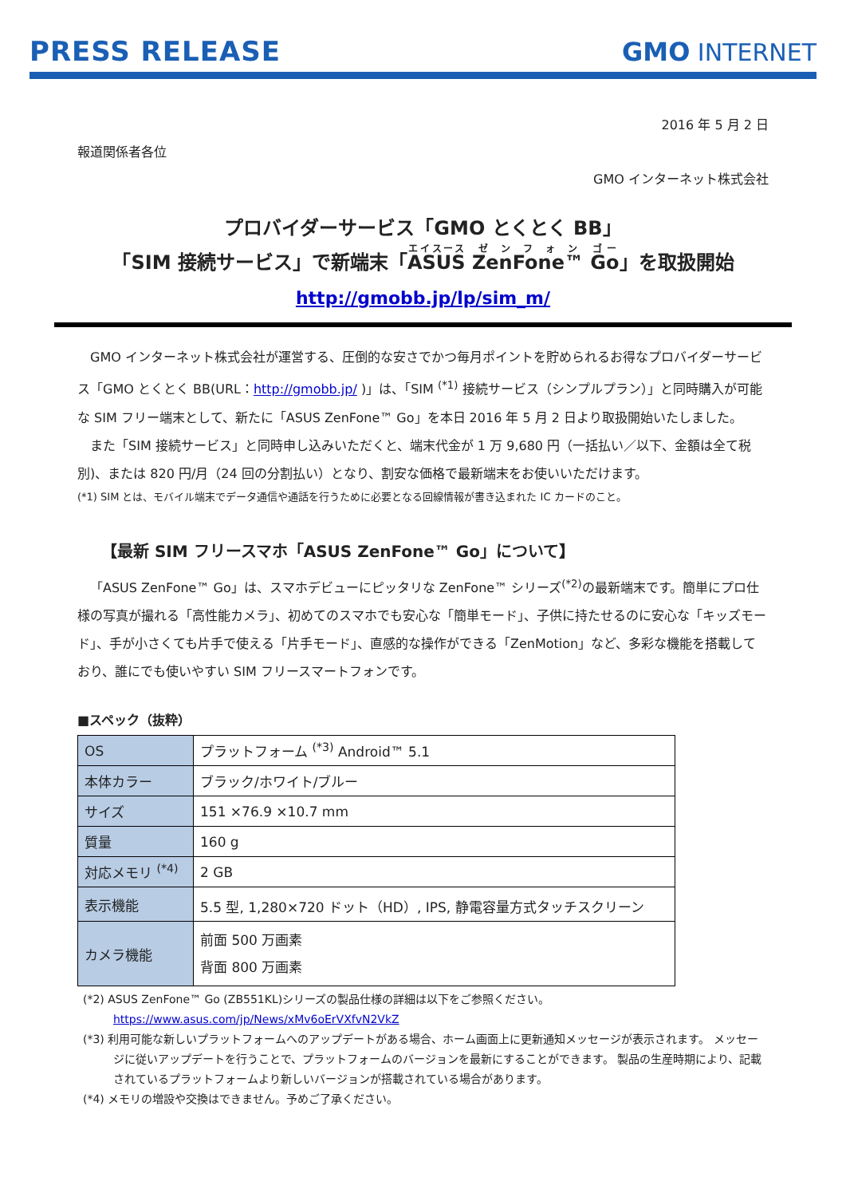PRESS RELEASE GMO INTERNET
2016 年 5 月 2 日
報道関係者各位
GMO インターネット株式会社
プロバイダーサービス「GMO とくとく BB」
「SIM 接続サービス」で新端末「ASUS ZenFone™ Go」を取扱開始
http://gmobb.jp/lp/sim_m/
GMO インターネット株式会社が運営する、圧倒的な安さでかつ毎月ポイントを貯められるお得なプロバイダーサービス「GMO とくとく BB(URL：http://gmobb.jp/ )」は、「SIM <sup>(*1)</sup> 接続サービス（シンプルプラン）」と同時購入が可能な SIM フリー端末として、新たに「ASUS ZenFone™ Go」を本日 2016 年 5 月 2 日より取扱開始いたしました。
また「SIM 接続サービス」と同時申し込みいただくと、端末代金が 1 万 9,680 円（一括払い／以下、金額は全て税別)、または 820 円/月（24 回の分割払い）となり、割安な価格で最新端末をお使いいただけます。
(*1) SIM とは、モバイル端末でデータ通信や通話を行うために必要となる回線情報が書き込まれた IC カードのこと。
【最新 SIM フリースマホ「ASUS ZenFone™ Go」について】
「ASUS ZenFone™ Go」は、スマホデビューにピッタリな ZenFone™ シリーズ<sup>(*2)</sup>の最新端末です。簡単にプロ仕様の写真が撮れる「高性能カメラ」、初めてのスマホでも安心な「簡単モード」、子供に持たせるのに安心な「キッズモード」、手が小さくても片手で使える「片手モード」、直感的な操作ができる「ZenMotion」など、多彩な機能を搭載しており、誰にでも使いやすい SIM フリースマートフォンです。
■スペック（抜粋）
| OS | プラットフォーム <sup>(*3)</sup> Android™ 5.1 |
| 本体カラー | ブラック/ホワイト/ブルー |
| サイズ | 151 ×76.9 ×10.7 mm |
| 質量 | 160 g |
| 対応メモリ <sup>(*4)</sup> | 2 GB |
| 表示機能 | 5.5 型, 1,280×720 ドット（HD）, IPS, 静電容量方式タッチスクリーン |
| カメラ機能 | 前面 500 万画素 背面 800 万画素 |
(*2) ASUS ZenFone™ Go (ZB551KL)シリーズの製品仕様の詳細は以下をご参照ください。
https://www.asus.com/jp/News/xMv6oErVXfvN2VkZ
(*3) 利用可能な新しいプラットフォームへのアップデートがある場合、ホーム画面上に更新通知メッセージが表示されます。 メッセージに従いアップデートを行うことで、プラットフォームのバージョンを最新にすることができます。 製品の生産時期により、記載されているプラットフォームより新しいバージョンが搭載されている場合があります。
(*4) メモリの増設や交換はできません。予めご了承ください。